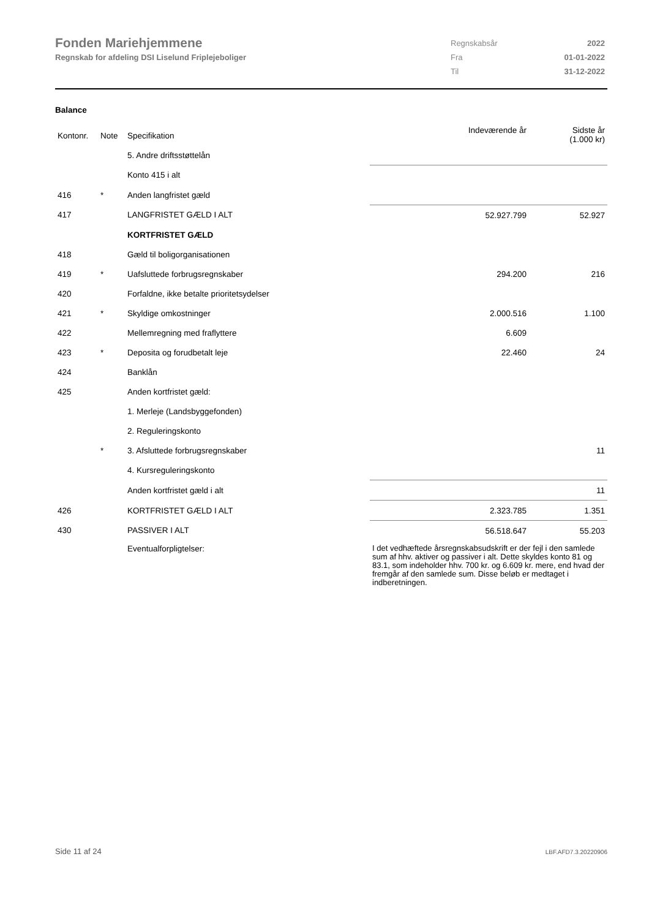Fonden Mariehjemmene
Regnskab for afdeling DSI Liselund Friplejeboliger
| Regnskabsår | 2022 |
| Fra | 01-01-2022 |
| Til | 31-12-2022 |
Balance
| Kontonr. | Note | Specifikation | Indeværende år | Sidste år (1.000 kr) |
| --- | --- | --- | --- | --- |
| | | 5. Andre driftsstøttelån | | |
| | | Konto 415 i alt | | |
| 416 | * | Anden langfristet gæld | | |
| 417 | | LANGFRISTET GÆLD I ALT | 52.927.799 | 52.927 |
| | | KORTFRISTET GÆLD | | |
| 418 | | Gæld til boligorganisationen | | |
| 419 | * | Uafsluttede forbrugsregnskaber | 294.200 | 216 |
| 420 | | Forfaldne, ikke betalte prioritetsydelser | | |
| 421 | * | Skyldige omkostninger | 2.000.516 | 1.100 |
| 422 | | Mellemregning med fraflyttere | 6.609 | |
| 423 | * | Deposita og forudbetalt leje | 22.460 | 24 |
| 424 | | Banklån | | |
| 425 | | Anden kortfristet gæld: | | |
| | | 1. Merleje (Landsbyggefonden) | | |
| | | 2. Reguleringskonto | | |
| | * | 3. Afsluttede forbrugsregnskaber | | 11 |
| | | 4. Kursreguleringskonto | | |
| | | Anden kortfristet gæld i alt | | 11 |
| 426 | | KORTFRISTET GÆLD I ALT | 2.323.785 | 1.351 |
| 430 | | PASSIVER I ALT | 56.518.647 | 55.203 |
| | | Eventualforpligtelser: | I det vedhæftede årsregnskabsudskrift er der fejl i den samlede sum af hhv. aktiver og passiver i alt. Dette skyldes konto 81 og 83.1, som indeholder hhv. 700 kr. og 6.609 kr. mere, end hvad der fremgår af den samlede sum. Disse beløb er medtaget i indberetningen. | |
Side 11 af 24 LBF.AFD7.3.20220906